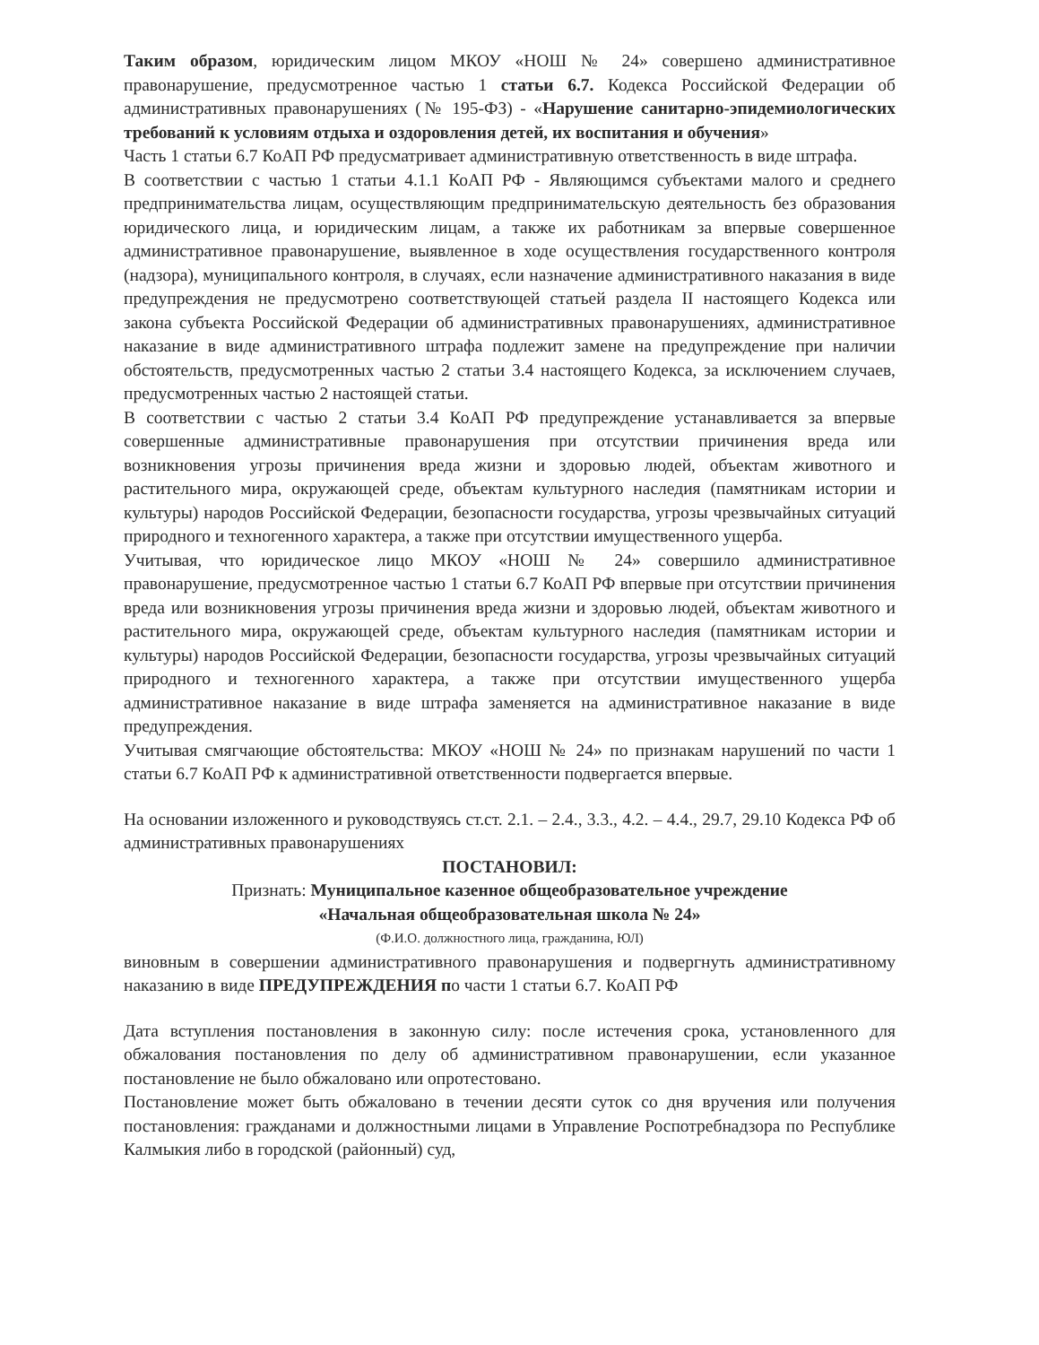Таким образом, юридическим лицом МКОУ «НОШ № 24» совершено административное правонарушение, предусмотренное частью 1 статьи 6.7. Кодекса Российской Федерации об административных правонарушениях (№ 195-ФЗ) - «Нарушение санитарно-эпидемиологических требований к условиям отдыха и оздоровления детей, их воспитания и обучения»
Часть 1 статьи 6.7 КоАП РФ предусматривает административную ответственность в виде штрафа.
В соответствии с частью 1 статьи 4.1.1 КоАП РФ - Являющимся субъектами малого и среднего предпринимательства лицам, осуществляющим предпринимательскую деятельность без образования юридического лица, и юридическим лицам, а также их работникам за впервые совершенное административное правонарушение, выявленное в ходе осуществления государственного контроля (надзора), муниципального контроля, в случаях, если назначение административного наказания в виде предупреждения не предусмотрено соответствующей статьей раздела II настоящего Кодекса или закона субъекта Российской Федерации об административных правонарушениях, административное наказание в виде административного штрафа подлежит замене на предупреждение при наличии обстоятельств, предусмотренных частью 2 статьи 3.4 настоящего Кодекса, за исключением случаев, предусмотренных частью 2 настоящей статьи.
В соответствии с частью 2 статьи 3.4 КоАП РФ предупреждение устанавливается за впервые совершенные административные правонарушения при отсутствии причинения вреда или возникновения угрозы причинения вреда жизни и здоровью людей, объектам животного и растительного мира, окружающей среде, объектам культурного наследия (памятникам истории и культуры) народов Российской Федерации, безопасности государства, угрозы чрезвычайных ситуаций природного и техногенного характера, а также при отсутствии имущественного ущерба.
Учитывая, что юридическое лицо МКОУ «НОШ № 24» совершило административное правонарушение, предусмотренное частью 1 статьи 6.7 КоАП РФ впервые при отсутствии причинения вреда или возникновения угрозы причинения вреда жизни и здоровью людей, объектам животного и растительного мира, окружающей среде, объектам культурного наследия (памятникам истории и культуры) народов Российской Федерации, безопасности государства, угрозы чрезвычайных ситуаций природного и техногенного характера, а также при отсутствии имущественного ущерба административное наказание в виде штрафа заменяется на административное наказание в виде предупреждения.
Учитывая смягчающие обстоятельства: МКОУ «НОШ № 24» по признакам нарушений по части 1 статьи 6.7 КоАП РФ к административной ответственности подвергается впервые.
На основании изложенного и руководствуясь ст.ст. 2.1. – 2.4., 3.3., 4.2. – 4.4., 29.7, 29.10 Кодекса РФ об административных правонарушениях
ПОСТАНОВИЛ:
Признать: Муниципальное казенное общеобразовательное учреждение
«Начальная общеобразовательная школа № 24»
(Ф.И.О. должностного лица, гражданина, ЮЛ)
виновным в совершении административного правонарушения и подвергнуть административному наказанию в виде ПРЕДУПРЕЖДЕНИЯ по части 1 статьи 6.7. КоАП РФ
Дата вступления постановления в законную силу: после истечения срока, установленного для обжалования постановления по делу об административном правонарушении, если указанное постановление не было обжаловано или опротестовано.
Постановление может быть обжаловано в течении десяти суток со дня вручения или получения постановления: гражданами и должностными лицами в Управление Роспотребнадзора по Республике Калмыкия либо в городской (районный) суд,